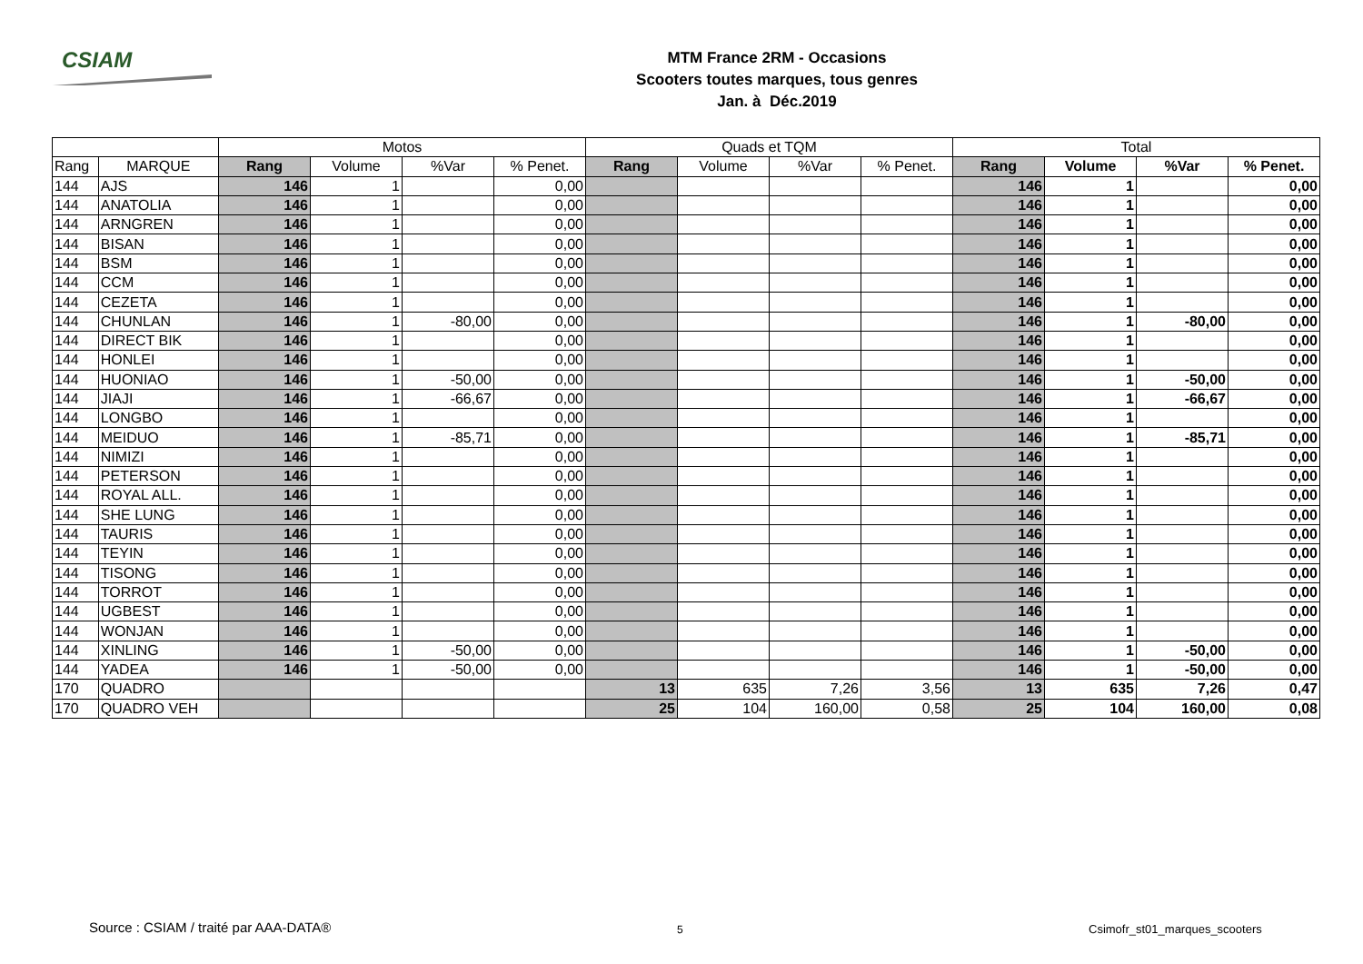CSIAM
MTM France 2RM - Occasions
Scooters toutes marques, tous genres
Jan. à Déc.2019
| | | Motos | | | | Quads et TQM | | | | Total | | | |
| --- | --- | --- | --- | --- | --- | --- | --- | --- | --- | --- | --- | --- | --- |
| Rang | MARQUE | Rang | Volume | %Var | % Penet. | Rang | Volume | %Var | % Penet. | Rang | Volume | %Var | % Penet. |
| 144 | AJS | 146 | 1 | | 0,00 | | | | | 146 | 1 | | 0,00 |
| 144 | ANATOLIA | 146 | 1 | | 0,00 | | | | | 146 | 1 | | 0,00 |
| 144 | ARNGREN | 146 | 1 | | 0,00 | | | | | 146 | 1 | | 0,00 |
| 144 | BISAN | 146 | 1 | | 0,00 | | | | | 146 | 1 | | 0,00 |
| 144 | BSM | 146 | 1 | | 0,00 | | | | | 146 | 1 | | 0,00 |
| 144 | CCM | 146 | 1 | | 0,00 | | | | | 146 | 1 | | 0,00 |
| 144 | CEZETA | 146 | 1 | | 0,00 | | | | | 146 | 1 | | 0,00 |
| 144 | CHUNLAN | 146 | 1 | -80,00 | 0,00 | | | | | 146 | 1 | -80,00 | 0,00 |
| 144 | DIRECT BIK | 146 | 1 | | 0,00 | | | | | 146 | 1 | | 0,00 |
| 144 | HONLEI | 146 | 1 | | 0,00 | | | | | 146 | 1 | | 0,00 |
| 144 | HUONIAO | 146 | 1 | -50,00 | 0,00 | | | | | 146 | 1 | -50,00 | 0,00 |
| 144 | JIAJI | 146 | 1 | -66,67 | 0,00 | | | | | 146 | 1 | -66,67 | 0,00 |
| 144 | LONGBO | 146 | 1 | | 0,00 | | | | | 146 | 1 | | 0,00 |
| 144 | MEIDUO | 146 | 1 | -85,71 | 0,00 | | | | | 146 | 1 | -85,71 | 0,00 |
| 144 | NIMIZI | 146 | 1 | | 0,00 | | | | | 146 | 1 | | 0,00 |
| 144 | PETERSON | 146 | 1 | | 0,00 | | | | | 146 | 1 | | 0,00 |
| 144 | ROYAL ALL. | 146 | 1 | | 0,00 | | | | | 146 | 1 | | 0,00 |
| 144 | SHE LUNG | 146 | 1 | | 0,00 | | | | | 146 | 1 | | 0,00 |
| 144 | TAURIS | 146 | 1 | | 0,00 | | | | | 146 | 1 | | 0,00 |
| 144 | TEYIN | 146 | 1 | | 0,00 | | | | | 146 | 1 | | 0,00 |
| 144 | TISONG | 146 | 1 | | 0,00 | | | | | 146 | 1 | | 0,00 |
| 144 | TORROT | 146 | 1 | | 0,00 | | | | | 146 | 1 | | 0,00 |
| 144 | UGBEST | 146 | 1 | | 0,00 | | | | | 146 | 1 | | 0,00 |
| 144 | WONJAN | 146 | 1 | | 0,00 | | | | | 146 | 1 | | 0,00 |
| 144 | XINLING | 146 | 1 | -50,00 | 0,00 | | | | | 146 | 1 | -50,00 | 0,00 |
| 144 | YADEA | 146 | 1 | -50,00 | 0,00 | | | | | 146 | 1 | -50,00 | 0,00 |
| 170 | QUADRO | | | | | 13 | 635 | 7,26 | 3,56 | 13 | 635 | 7,26 | 0,47 |
| 170 | QUADRO VEH | | | | | 25 | 104 | 160,00 | 0,58 | 25 | 104 | 160,00 | 0,08 |
Source : CSIAM / traité par AAA-DATA® 5 Csimofr_st01_marques_scooters